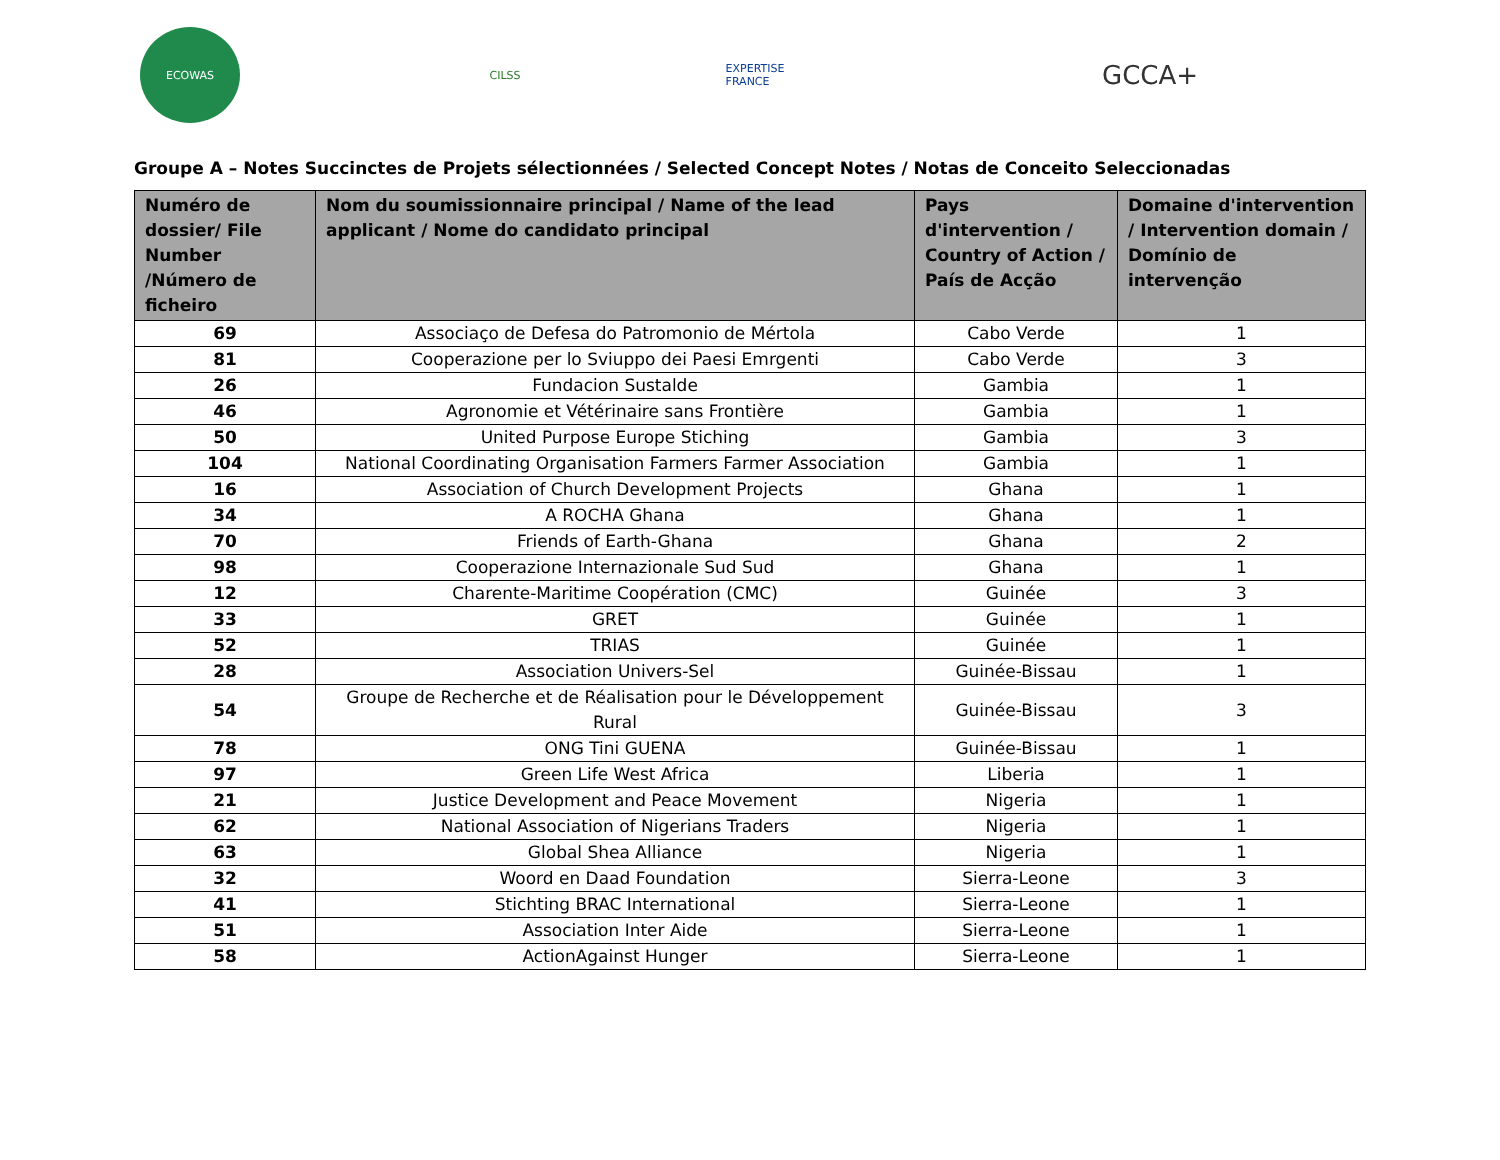ECOWAS CILSS
EXPERTISE
FRANCE
GCCA+
Groupe A – Notes Succinctes de Projets sélectionnées / Selected Concept Notes / Notas de Conceito Seleccionadas
| Numéro de dossier/ File Number /Número de ficheiro | Nom du soumissionnaire principal / Name of the lead applicant / Nome do candidato principal | Pays d'intervention / Country of Action / País de Acção | Domaine d'intervention / Intervention domain / Domínio de intervenção |
| --- | --- | --- | --- |
| 69 | Associaço de Defesa do Patromonio de Mértola | Cabo Verde | 1 |
| 81 | Cooperazione per lo Sviuppo dei Paesi Emrgenti | Cabo Verde | 3 |
| 26 | Fundacion Sustalde | Gambia | 1 |
| 46 | Agronomie et Vétérinaire sans Frontière | Gambia | 1 |
| 50 | United Purpose Europe Stiching | Gambia | 3 |
| 104 | National Coordinating Organisation Farmers Farmer Association | Gambia | 1 |
| 16 | Association of Church Development Projects | Ghana | 1 |
| 34 | A ROCHA Ghana | Ghana | 1 |
| 70 | Friends of Earth-Ghana | Ghana | 2 |
| 98 | Cooperazione Internazionale Sud Sud | Ghana | 1 |
| 12 | Charente-Maritime Coopération (CMC) | Guinée | 3 |
| 33 | GRET | Guinée | 1 |
| 52 | TRIAS | Guinée | 1 |
| 28 | Association Univers-Sel | Guinée-Bissau | 1 |
| 54 | Groupe de Recherche et de Réalisation pour le Développement Rural | Guinée-Bissau | 3 |
| 78 | ONG Tini GUENA | Guinée-Bissau | 1 |
| 97 | Green Life West Africa | Liberia | 1 |
| 21 | Justice Development and Peace Movement | Nigeria | 1 |
| 62 | National Association of Nigerians Traders | Nigeria | 1 |
| 63 | Global Shea Alliance | Nigeria | 1 |
| 32 | Woord en Daad Foundation | Sierra-Leone | 3 |
| 41 | Stichting BRAC International | Sierra-Leone | 1 |
| 51 | Association Inter Aide | Sierra-Leone | 1 |
| 58 | ActionAgainst Hunger | Sierra-Leone | 1 |